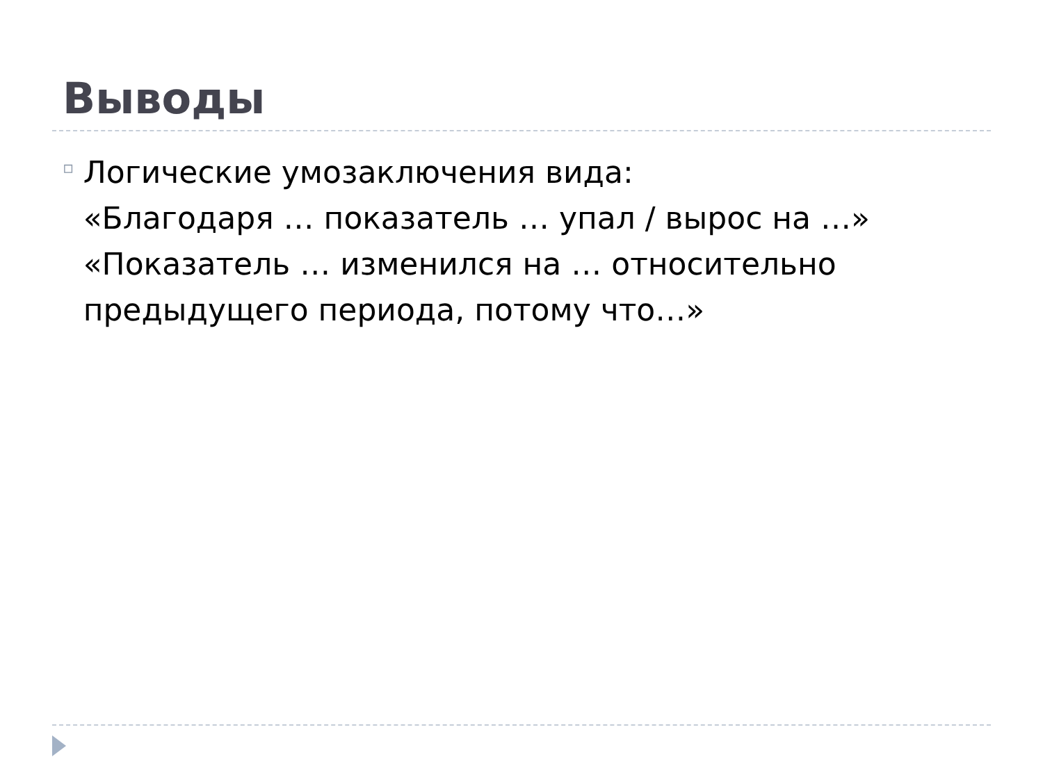Выводы
▫
Логические умозаключения вида:
«Благодаря … показатель … упал / вырос на …»
«Показатель … изменился на … относительно предыдущего периода, потому что…»